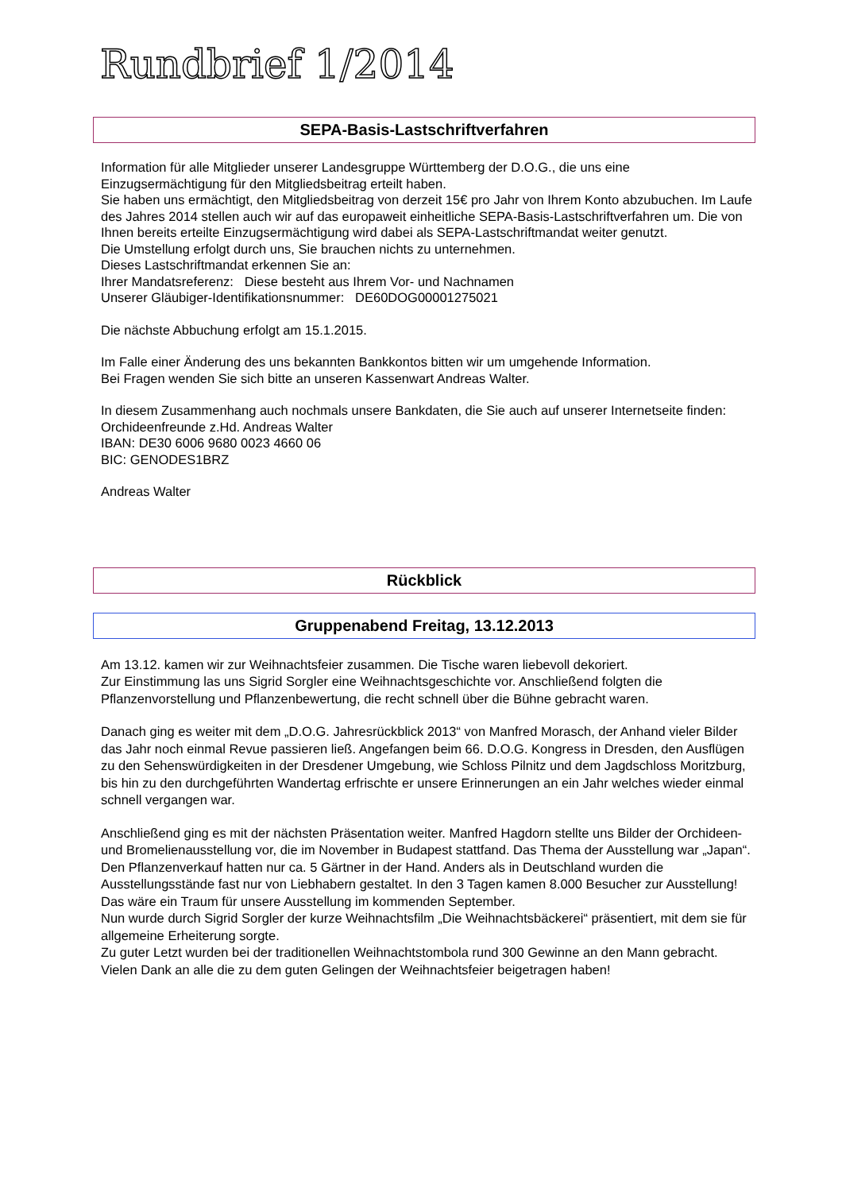Rundbrief 1/2014
SEPA-Basis-Lastschriftverfahren
Information für alle Mitglieder unserer Landesgruppe Württemberg der D.O.G., die uns eine Einzugsermächtigung für den Mitgliedsbeitrag erteilt haben.
Sie haben uns ermächtigt, den Mitgliedsbeitrag von derzeit 15€ pro Jahr von Ihrem Konto abzubuchen. Im Laufe des Jahres 2014 stellen auch wir auf das europaweit einheitliche SEPA-Basis-Lastschriftverfahren um. Die von Ihnen bereits erteilte Einzugsermächtigung wird dabei als SEPA-Lastschriftmandat weiter genutzt.
Die Umstellung erfolgt durch uns, Sie brauchen nichts zu unternehmen.
Dieses Lastschriftmandat erkennen Sie an:
Ihrer Mandatsreferenz: Diese besteht aus Ihrem Vor- und Nachnamen
Unserer Gläubiger-Identifikationsnummer: DE60DOG00001275021
Die nächste Abbuchung erfolgt am 15.1.2015.
Im Falle einer Änderung des uns bekannten Bankkontos bitten wir um umgehende Information.
Bei Fragen wenden Sie sich bitte an unseren Kassenwart Andreas Walter.
In diesem Zusammenhang auch nochmals unsere Bankdaten, die Sie auch auf unserer Internetseite finden:
Orchideenfreunde z.Hd. Andreas Walter
IBAN: DE30 6006 9680 0023 4660 06
BIC: GENODES1BRZ
Andreas Walter
Rückblick
Gruppenabend Freitag, 13.12.2013
Am 13.12. kamen wir zur Weihnachtsfeier zusammen. Die Tische waren liebevoll dekoriert.
Zur Einstimmung las uns Sigrid Sorgler eine Weihnachtsgeschichte vor. Anschließend folgten die Pflanzenvorstellung und Pflanzenbewertung, die recht schnell über die Bühne gebracht waren.
Danach ging es weiter mit dem „D.O.G. Jahresrückblick 2013“ von Manfred Morasch, der Anhand vieler Bilder das Jahr noch einmal Revue passieren ließ. Angefangen beim 66. D.O.G. Kongress in Dresden, den Ausflügen zu den Sehenswürdigkeiten in der Dresdener Umgebung, wie Schloss Pilnitz und dem Jagdschloss Moritzburg, bis hin zu den durchgeführten Wandertag erfrischte er unsere Erinnerungen an ein Jahr welches wieder einmal schnell vergangen war.
Anschließend ging es mit der nächsten Präsentation weiter. Manfred Hagdorn stellte uns Bilder der Orchideen- und Bromelienausstellung vor, die im November in Budapest stattfand. Das Thema der Ausstellung war „Japan“. Den Pflanzenverkauf hatten nur ca. 5 Gärtner in der Hand. Anders als in Deutschland wurden die Ausstellungsstände fast nur von Liebhabern gestaltet. In den 3 Tagen kamen 8.000 Besucher zur Ausstellung! Das wäre ein Traum für unsere Ausstellung im kommenden September.
Nun wurde durch Sigrid Sorgler der kurze Weihnachtsfilm „Die Weihnachtsbäckerei“ präsentiert, mit dem sie für allgemeine Erheiterung sorgte.
Zu guter Letzt wurden bei der traditionellen Weihnachtstombola rund 300 Gewinne an den Mann gebracht.
Vielen Dank an alle die zu dem guten Gelingen der Weihnachtsfeier beigetragen haben!